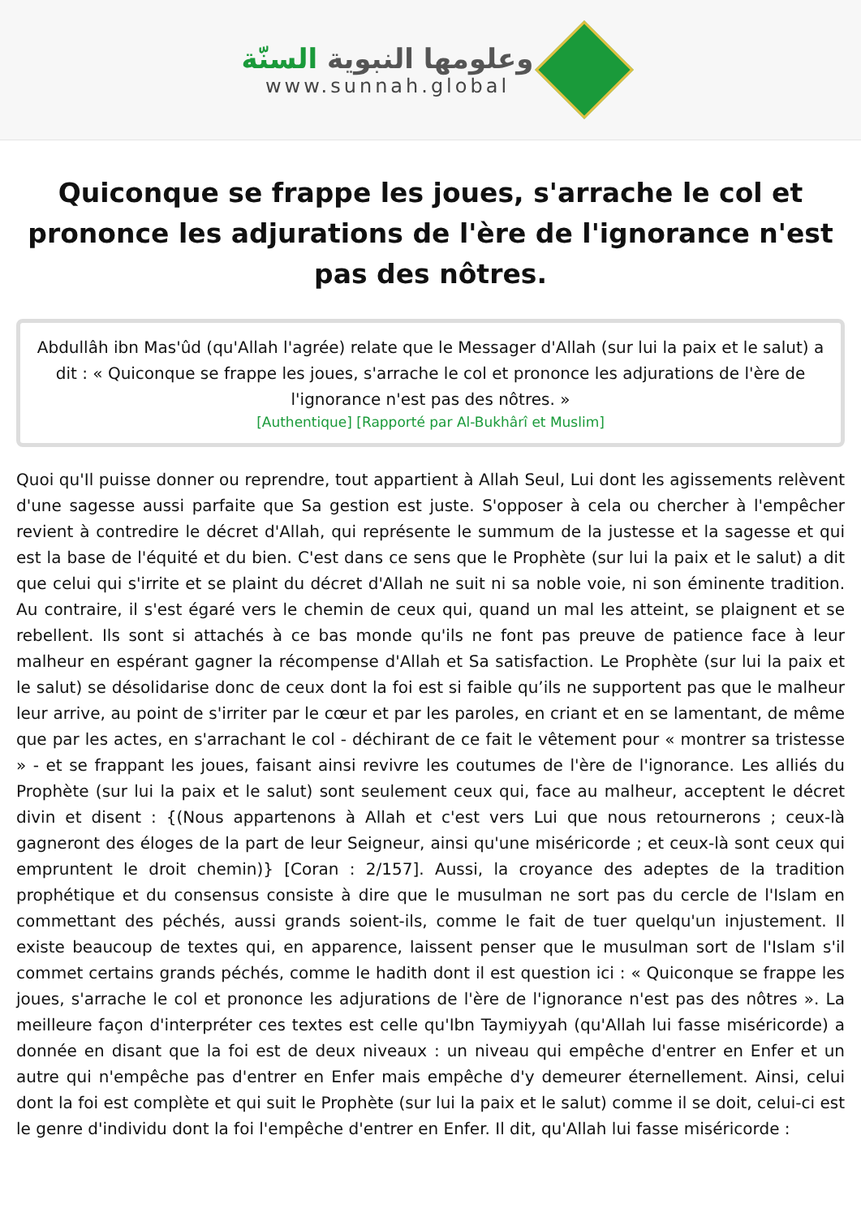وعلومها النبوية السنّة
www.sunnah.global
Quiconque se frappe les joues, s'arrache le col et prononce les adjurations de l'ère de l'ignorance n'est pas des nôtres.
Abdullâh ibn Mas'ûd (qu'Allah l'agrée) relate que le Messager d'Allah (sur lui la paix et le salut) a dit : « Quiconque se frappe les joues, s'arrache le col et prononce les adjurations de l'ère de l'ignorance n'est pas des nôtres. »
[Authentique] [Rapporté par Al-Bukhârî et Muslim]
Quoi qu'Il puisse donner ou reprendre, tout appartient à Allah Seul, Lui dont les agissements relèvent d'une sagesse aussi parfaite que Sa gestion est juste. S'opposer à cela ou chercher à l'empêcher revient à contredire le décret d'Allah, qui représente le summum de la justesse et la sagesse et qui est la base de l'équité et du bien. C'est dans ce sens que le Prophète (sur lui la paix et le salut) a dit que celui qui s'irrite et se plaint du décret d'Allah ne suit ni sa noble voie, ni son éminente tradition. Au contraire, il s'est égaré vers le chemin de ceux qui, quand un mal les atteint, se plaignent et se rebellent. Ils sont si attachés à ce bas monde qu'ils ne font pas preuve de patience face à leur malheur en espérant gagner la récompense d'Allah et Sa satisfaction. Le Prophète (sur lui la paix et le salut) se désolidarise donc de ceux dont la foi est si faible qu’ils ne supportent pas que le malheur leur arrive, au point de s'irriter par le cœur et par les paroles, en criant et en se lamentant, de même que par les actes, en s'arrachant le col - déchirant de ce fait le vêtement pour « montrer sa tristesse » - et se frappant les joues, faisant ainsi revivre les coutumes de l'ère de l'ignorance. Les alliés du Prophète (sur lui la paix et le salut) sont seulement ceux qui, face au malheur, acceptent le décret divin et disent : {(Nous appartenons à Allah et c'est vers Lui que nous retournerons ; ceux-là gagneront des éloges de la part de leur Seigneur, ainsi qu'une miséricorde ; et ceux-là sont ceux qui empruntent le droit chemin)} [Coran : 2/157]. Aussi, la croyance des adeptes de la tradition prophétique et du consensus consiste à dire que le musulman ne sort pas du cercle de l'Islam en commettant des péchés, aussi grands soient-ils, comme le fait de tuer quelqu'un injustement. Il existe beaucoup de textes qui, en apparence, laissent penser que le musulman sort de l'Islam s'il commet certains grands péchés, comme le hadith dont il est question ici : « Quiconque se frappe les joues, s'arrache le col et prononce les adjurations de l'ère de l'ignorance n'est pas des nôtres ». La meilleure façon d'interpréter ces textes est celle qu'Ibn Taymiyyah (qu'Allah lui fasse miséricorde) a donnée en disant que la foi est de deux niveaux : un niveau qui empêche d'entrer en Enfer et un autre qui n'empêche pas d'entrer en Enfer mais empêche d'y demeurer éternellement. Ainsi, celui dont la foi est complète et qui suit le Prophète (sur lui la paix et le salut) comme il se doit, celui-ci est le genre d'individu dont la foi l'empêche d'entrer en Enfer. Il dit, qu'Allah lui fasse miséricorde :